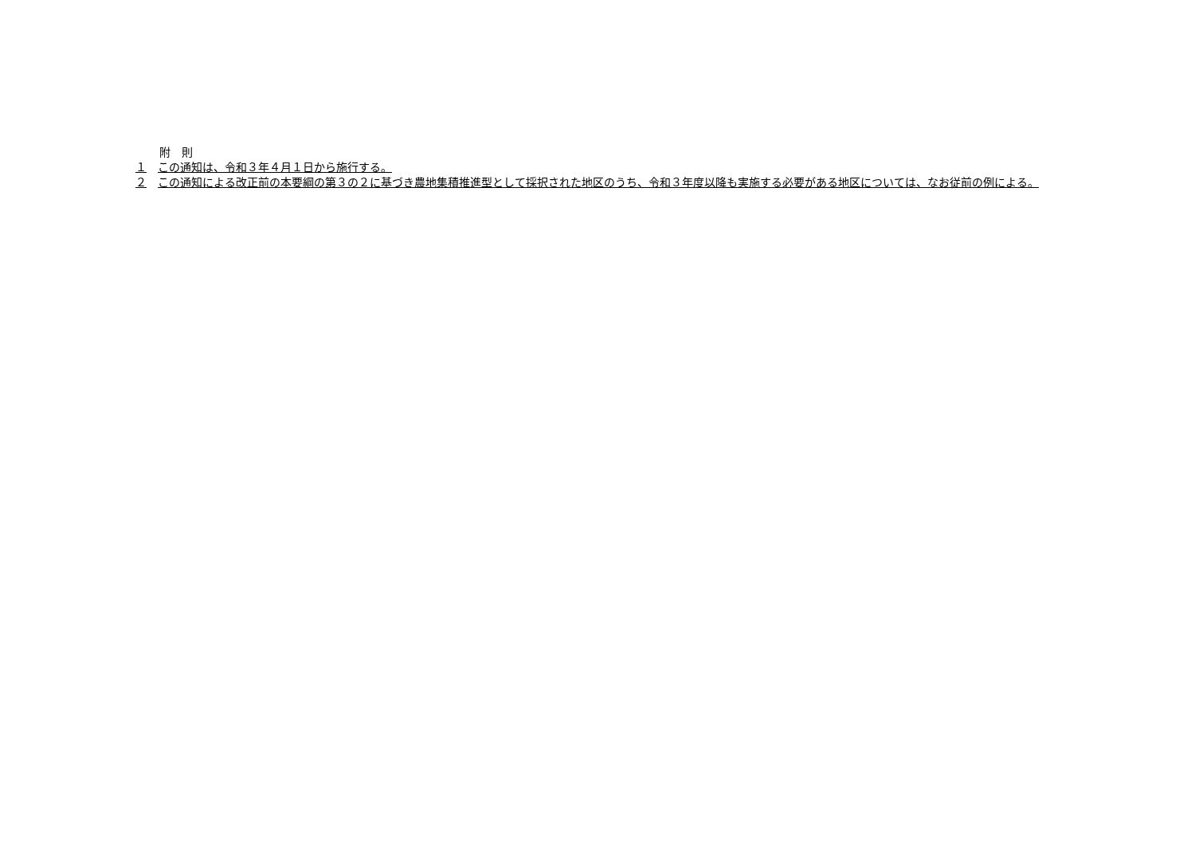附　則
１　この通知は、令和３年４月１日から施行する。
２　この通知による改正前の本要綱の第３の２に基づき農地集積推進型として採択された地区のうち、令和３年度以降も実施する必要がある地区については、なお従前の例による。